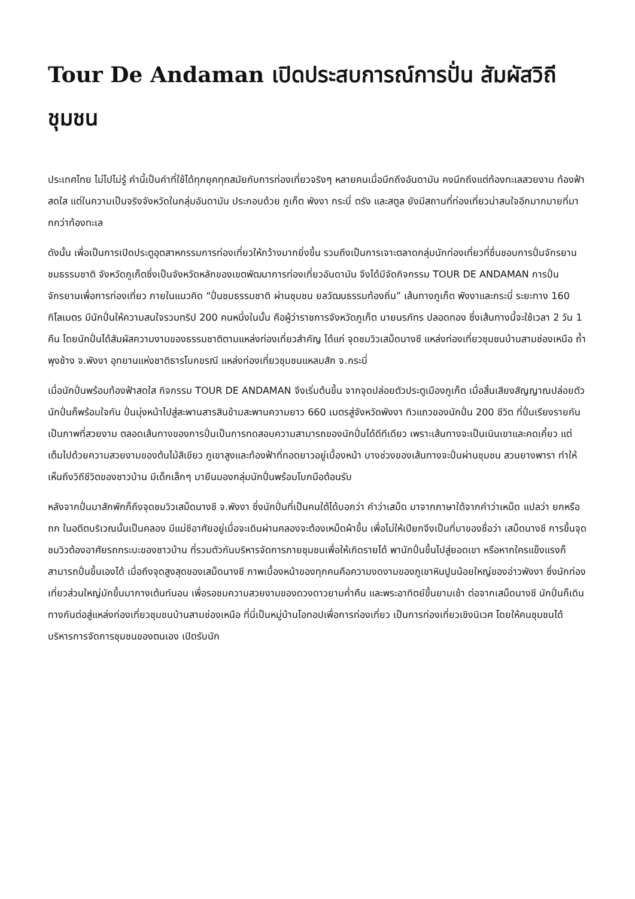Tour De Andaman เปิดประสบการณ์การปั่น สัมผัสวิถีชุมชน
ประเทศไทย ไม่ไปไม่รู้ คำนี้เป็นคำที่ใช้ได้ทุกยุคทุกสมัยกับการท่องเที่ยวจริงๆ หลายคนเมื่อนึกถึงอันดามัน คงนึกถึงแต่ท้องทะเลสวยงาม ท้องฟ้าสดใส แต่ในความเป็นจริงจังหวัดในกลุ่มอันดามัน ประกอบด้วย ภูเก็ต พังงา กระบี่ ตรัง และสตูล ยังมีสถานที่ท่องเที่ยวน่าสนใจอีกมากมายที่มากกว่าท้องทะเล
ดังนั้น เพื่อเป็นการเปิดประตูอุตสาหกรรมการท่องเที่ยวให้กว้างมากยิ่งขึ้น รวมถึงเป็นการเจาะตลาดกลุ่มนักท่องเที่ยวที่ชื่นชอบการปั่นจักรยานชมธรรมชาติ จังหวัดภูเก็ตซึ่งเป็นจังหวัดหลักของเขตพัฒนาการท่องเที่ยวอันดามัน จึงได้มีจัดกิจกรรม TOUR DE ANDAMAN การปั่นจักรยานเพื่อการท่องเที่ยว ภายในแนวคิด “ปั่นชมธรรมชาติ ผ่านชุมชน ยลวัฒนธรรมท้องถิ่น” เส้นทางภูเก็ต พังงาและกระบี่ ระยะทาง 160 กิโลเมตร มีนักปั่นให้ความสนใจรวมทริป 200 คนหนึ่งในนั้น คือผู้ว่าราชการจังหวัดภูเก็ต นายนรภัทร ปลอดทอง ซึ่งเส้นทางนี้จะใช้เวลา 2 วัน 1 คืน โดยนักปั่นได้สัมผัสความงามของธรรมชาติตามแหล่งท่องเที่ยวสำคัญ ได้แก่ จุดชมวิวเสม็ดนางชี แหล่งท่องเที่ยวชุมชนบ้านสามช่องเหนือ ถ้ำพุงช้าง จ.พังงา อุทยานแห่งชาติธารโบกขรณี แหล่งท่องเที่ยวชุมชนแหลมสัก จ.กระบี่
เมื่อนักปั่นพร้อมท้องฟ้าสดใส กิจกรรม TOUR DE ANDAMAN จึงเริ่มต้นขึ้น จากจุดปล่อยตัวประตูเมืองภูเก็ต เมื่อสิ้นเสียงสัญญาณปล่อยตัวนักปั่นก็พร้อมใจกัน ปั่นมุ่งหน้าไปสู่สะพานสารสินข้ามสะพานความยาว 660 เมตรสู่จังหวัดพังงา ทิวแถวของนักปั่น 200 ชีวิต ที่ปั่นเรียงรายกันเป็นภาพที่สวยงาม ตลอดเส้นทางของการปั่นเป็นการทดสอบความสามารถของนักปั่นได้ดีทีเดียว เพราะเส้นทางจะเป็นเนินเขาและคดเคี้ยว แต่เต็มไปด้วยความสวยงามของต้นไม้สีเขียว ภูเขาสูงและท้องฟ้าที่ทอดยาวอยู่เบื้องหน้า บางช่วงของเส้นทางจะปั่นผ่านชุมชน สวนยางพารา ทำให้เห็นถึงวิถีชีวิตของชาวบ้าน มีเด็กเล็กๆ มายืนมองกลุ่มนักปั่นพร้อมโบกมือต้อนรับ
หลังจากปั่นมาสักพักก็ถึงจุดชมวิวเสม็ดนางชี จ.พังงา ซึ่งนักปั่นที่เป็นคนใต้ได้บอกว่า คำว่าเสม็ด มาจากภาษาใต้จากคำว่าเหม็ด แปลว่า ยกหรือถก ในอดีตบริเวณนั้นเป็นคลอง มีแม่ชีอาศัยอยู่เมื่อจะเดินผ่านคลองจะต้องเหม็ดผ้าขึ้น เพื่อไม่ให้เปียกจึงเป็นที่มาของชื่อว่า เสม็ดนางชี การขึ้นจุดชมวิวต้องอาศัยรถกระบะของชาวบ้าน ที่รวมตัวกันบริหารจัดการภายชุมชนเพื่อให้เกิดรายได้ พานักปั่นขึ้นไปสู่ยอดเขา หรือหากใครแข็งแรงก็สามารถปั่นขึ้นเองได้ เมื่อถึงจุดสูงสุดของเสม็ดนางชี ภาพเบื้องหน้าของทุกคนคือความงดงามของภูเขาหินปูนน้อยใหญ่ของอ่าวพังงา ซึ่งนักท่องเที่ยวส่วนใหญ่มักขึ้นมากางเต้นท์นอน เพื่อรอชมความสวยงามของดวงดาวยามค่ำคืน และพระอาทิตย์ขึ้นยามเช้า ต่อจากเสม็ดนางชี นักปั่นก็เดินทางกันต่อสู่แหล่งท่องเที่ยวชุมชนบ้านสามช่องเหนือ ที่นี่เป็นหมู่บ้านโอทอปเพื่อการท่องเที่ยว เป็นการท่องเที่ยวเชิงนิเวศ โดยให้คนชุมชนได้บริหารการจัดการชุมชนของตนเอง เปิดรับนัก